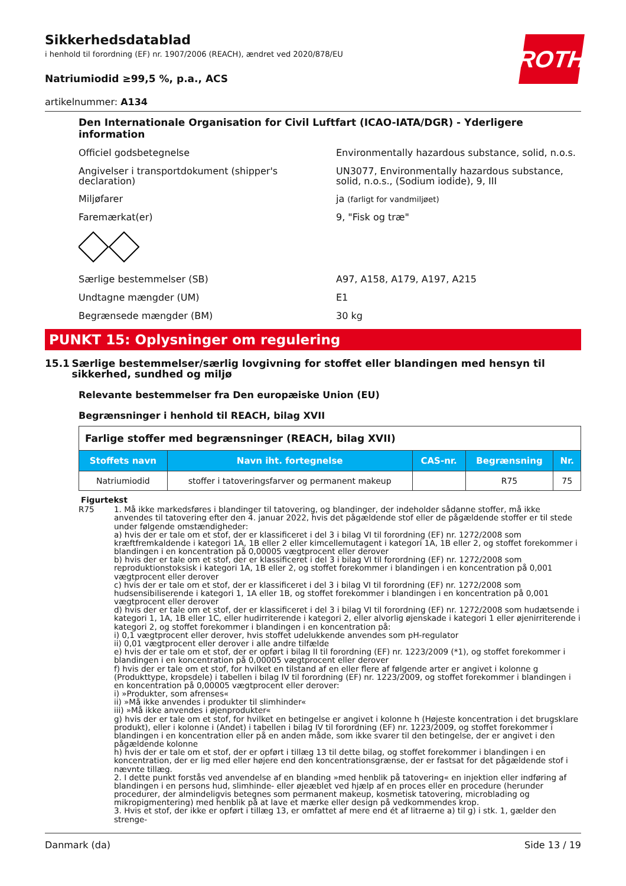ROTH
Sikkerhedsdatablad
i henhold til forordning (EF) nr. 1907/2006 (REACH), ændret ved 2020/878/EU
Natriumiodid ≥99,5 %, p.a., ACS
artikelnummer: A134
Den Internationale Organisation for Civil Luftfart (ICAO-IATA/DGR) - Yderligere information
Officiel godsbetegnelse Environmentally hazardous substance, solid, n.o.s.
Angivelser i transportdokument (shipper's declaration)
UN3077, Environmentally hazardous substance, solid, n.o.s., (Sodium iodide), 9, III
Miljøfarer ja (farligt for vandmiljøet)
Faremærkat(er) 9, "Fisk og træ"
Særlige bestemmelser (SB) A97, A158, A179, A197, A215
Undtagne mængder (UM) E1
Begrænsede mængder (BM) 30 kg
PUNKT 15: Oplysninger om regulering
15.1 Særlige bestemmelser/særlig lovgivning for stoffet eller blandingen med hensyn til sikkerhed, sundhed og miljø
Relevante bestemmelser fra Den europæiske Union (EU)
Begrænsninger i henhold til REACH, bilag XVII
| Farlige stoffer med begrænsninger (REACH, bilag XVII) | | | | |
| Stoffets navn | Navn iht. fortegnelse | CAS-nr. | Begrænsning | Nr. |
| Natriumiodid | stoffer i tatoveringsfarver og permanent makeup | | R75 | 75 |
Figurtekst
R75 1. Må ikke markedsføres i blandinger til tatovering, og blandinger, der indeholder sådanne stoffer, må ikke anvendes til tatovering efter den 4. januar 2022, hvis det pågældende stof eller de pågældende stoffer er til stede under følgende omstændigheder:
a) hvis der er tale om et stof, der er klassificeret i del 3 i bilag VI til forordning (EF) nr. 1272/2008 som kræftfremkaldende i kategori 1A, 1B eller 2 eller kimcellemutagent i kategori 1A, 1B eller 2, og stoffet forekommer i blandingen i en koncentration på 0,00005 vægtprocent eller derover
b) hvis der er tale om et stof, der er klassificeret i del 3 i bilag VI til forordning (EF) nr. 1272/2008 som reproduktionstoksisk i kategori 1A, 1B eller 2, og stoffet forekommer i blandingen i en koncentration på 0,001 vægtprocent eller derover
c) hvis der er tale om et stof, der er klassificeret i del 3 i bilag VI til forordning (EF) nr. 1272/2008 som hudsensibiliserende i kategori 1, 1A eller 1B, og stoffet forekommer i blandingen i en koncentration på 0,001 vægtprocent eller derover
d) hvis der er tale om et stof, der er klassificeret i del 3 i bilag VI til forordning (EF) nr. 1272/2008 som hudætsende i kategori 1, 1A, 1B eller 1C, eller hudirriterende i kategori 2, eller alvorlig øjenskade i kategori 1 eller øjenirriterende i kategori 2, og stoffet forekommer i blandingen i en koncentration på:
i) 0,1 vægtprocent eller derover, hvis stoffet udelukkende anvendes som pH-regulator
ii) 0,01 vægtprocent eller derover i alle andre tilfælde
e) hvis der er tale om et stof, der er opført i bilag II til forordning (EF) nr. 1223/2009 (*1), og stoffet forekommer i blandingen i en koncentration på 0,00005 vægtprocent eller derover
f) hvis der er tale om et stof, for hvilket en tilstand af en eller flere af følgende arter er angivet i kolonne g (Produkttype, kropsdele) i tabellen i bilag IV til forordning (EF) nr. 1223/2009, og stoffet forekommer i blandingen i en koncentration på 0,00005 vægtprocent eller derover:
i) »Produkter, som afrenses«
ii) »Må ikke anvendes i produkter til slimhinder«
iii) »Må ikke anvendes i øjenprodukter«
g) hvis der er tale om et stof, for hvilket en betingelse er angivet i kolonne h (Højeste koncentration i det brugsklare produkt), eller i kolonne i (Andet) i tabellen i bilag IV til forordning (EF) nr. 1223/2009, og stoffet forekommer i blandingen i en koncentration eller på en anden måde, som ikke svarer til den betingelse, der er angivet i den pågældende kolonne
h) hvis der er tale om et stof, der er opført i tillæg 13 til dette bilag, og stoffet forekommer i blandingen i en koncentration, der er lig med eller højere end den koncentrationsgrænse, der er fastsat for det pågældende stof i nævnte tillæg.
2. I dette punkt forstås ved anvendelse af en blanding »med henblik på tatovering« en injektion eller indføring af blandingen i en persons hud, slimhinde- eller øjeæblet ved hjælp af en proces eller en procedure (herunder procedurer, der almindeligvis betegnes som permanent makeup, kosmetisk tatovering, microblading og mikropigmentering) med henblik på at lave et mærke eller design på vedkommendes krop.
3. Hvis et stof, der ikke er opført i tillæg 13, er omfattet af mere end ét af litraerne a) til g) i stk. 1, gælder den strenge-
Danmark (da) Side 13 / 19